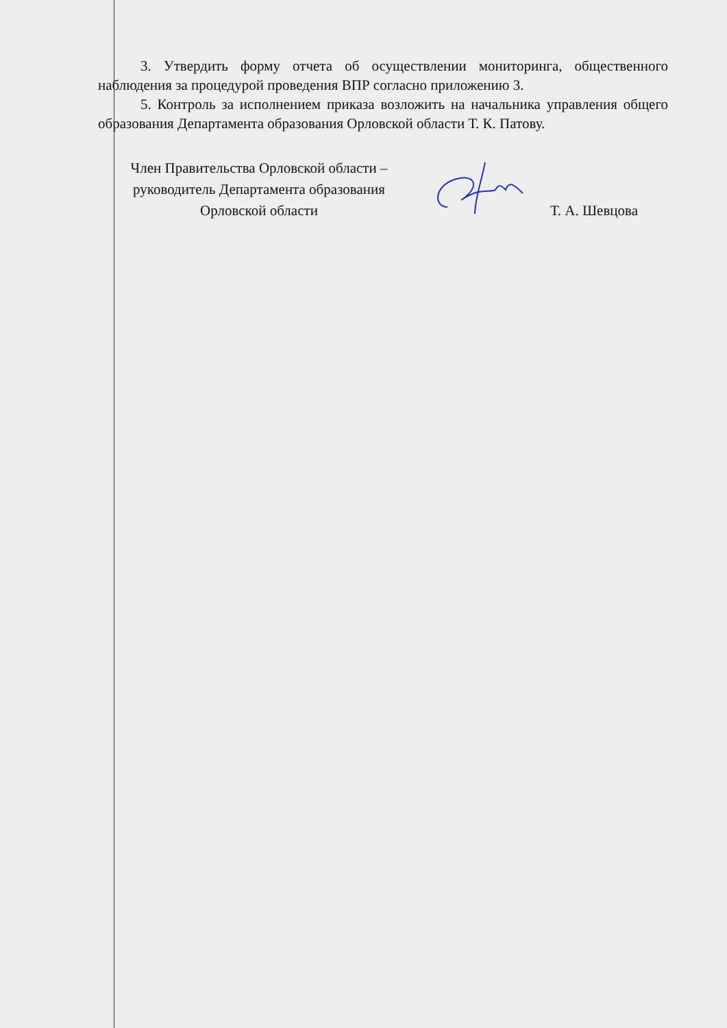3. Утвердить форму отчета об осуществлении мониторинга, общественного наблюдения за процедурой проведения ВПР согласно приложению 3.
5. Контроль за исполнением приказа возложить на начальника управления общего образования Департамента образования Орловской области Т. К. Патову.
Член Правительства Орловской области –
руководитель Департамента образования
Орловской области
Т. А. Шевцова